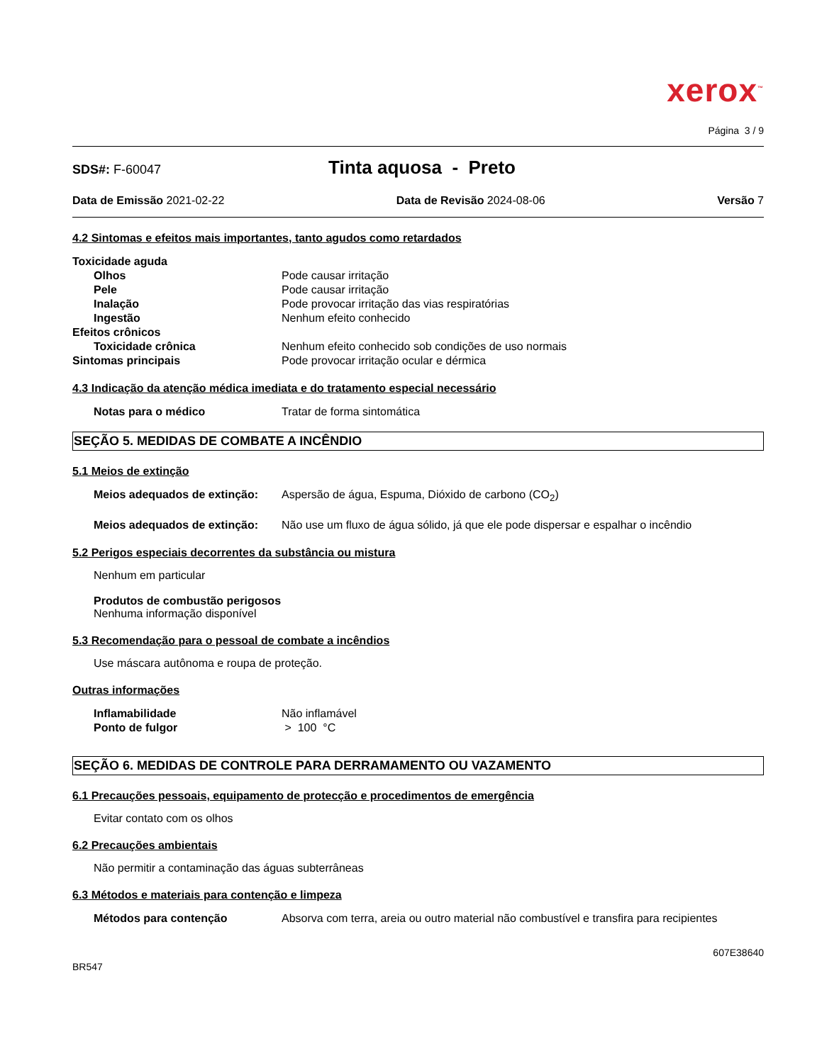xerox<sup>™</sup>
Página 3 / 9
SDS#: F-60047 Tinta aquosa - Preto
Data de Emissão 2021-02-22 Data de Revisão 2024-08-06 Versão 7
4.2 Sintomas e efeitos mais importantes, tanto agudos como retardados
Toxicidade aguda
Olhos Pode causar irritação
Pele Pode causar irritação
Inalação Pode provocar irritação das vias respiratórias
Ingestão Nenhum efeito conhecido
Efeitos crônicos
Toxicidade crônica Nenhum efeito conhecido sob condições de uso normais
Sintomas principais Pode provocar irritação ocular e dérmica
4.3 Indicação da atenção médica imediata e do tratamento especial necessário
Notas para o médico Tratar de forma sintomática
SEÇÃO 5. MEDIDAS DE COMBATE A INCÊNDIO
5.1 Meios de extinção
Meios adequados de extinção: Aspersão de água, Espuma, Dióxido de carbono (CO<sub>2</sub>)
Meios adequados de extinção: Não use um fluxo de água sólido, já que ele pode dispersar e espalhar o incêndio
5.2 Perigos especiais decorrentes da substância ou mistura
Nenhum em particular
Produtos de combustão perigosos
Nenhuma informação disponível
5.3 Recomendação para o pessoal de combate a incêndios
Use máscara autônoma e roupa de proteção.
Outras informações
Inflamabilidade Não inflamável
Ponto de fulgor > 100 °C
SEÇÃO 6. MEDIDAS DE CONTROLE PARA DERRAMAMENTO OU VAZAMENTO
6.1 Precauções pessoais, equipamento de protecção e procedimentos de emergência
Evitar contato com os olhos
6.2 Precauções ambientais
Não permitir a contaminação das águas subterrâneas
6.3 Métodos e materiais para contenção e limpeza
Métodos para contenção Absorva com terra, areia ou outro material não combustível e transfira para recipientes
607E38640
BR547